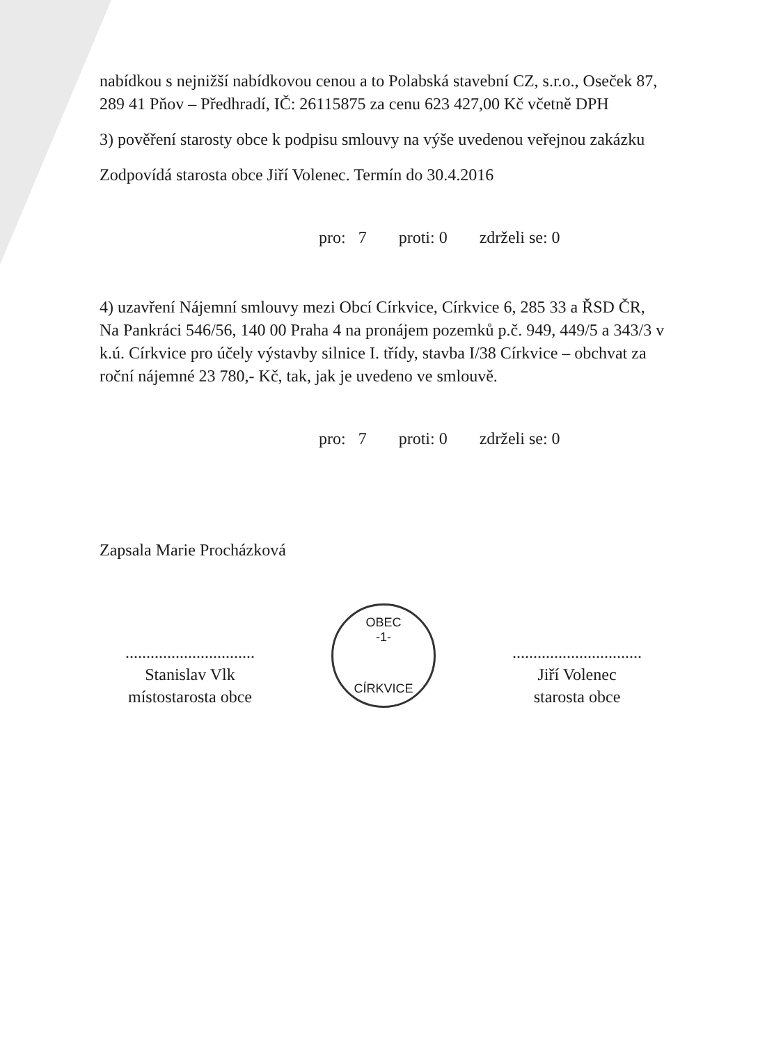nabídkou s nejnižší nabídkovou cenou a to Polabská stavební CZ, s.r.o., Oseček 87, 289 41 Pňov – Předhradí, IČ: 26115875 za cenu 623 427,00 Kč včetně DPH
3) pověření starosty obce k podpisu smlouvy na výše uvedenou veřejnou zakázku
Zodpovídá starosta obce Jiří Volenec. Termín do 30.4.2016
pro: 7 proti: 0 zdrželi se: 0
4) uzavření Nájemní smlouvy mezi Obcí Církvice, Církvice 6, 285 33 a ŘSD ČR, Na Pankráci 546/56, 140 00 Praha 4 na pronájem pozemků p.č. 949, 449/5 a 343/3 v k.ú. Církvice pro účely výstavby silnice I. třídy, stavba I/38 Církvice – obchvat za roční nájemné 23 780,- Kč, tak, jak je uvedeno ve smlouvě.
pro: 7 proti: 0 zdrželi se: 0
Zapsala Marie Procházková
...............................
Stanislav Vlk
místostarosta obce
OBEC
-1-
CÍRKVICE
...............................
Jiří Volenec
starosta obce